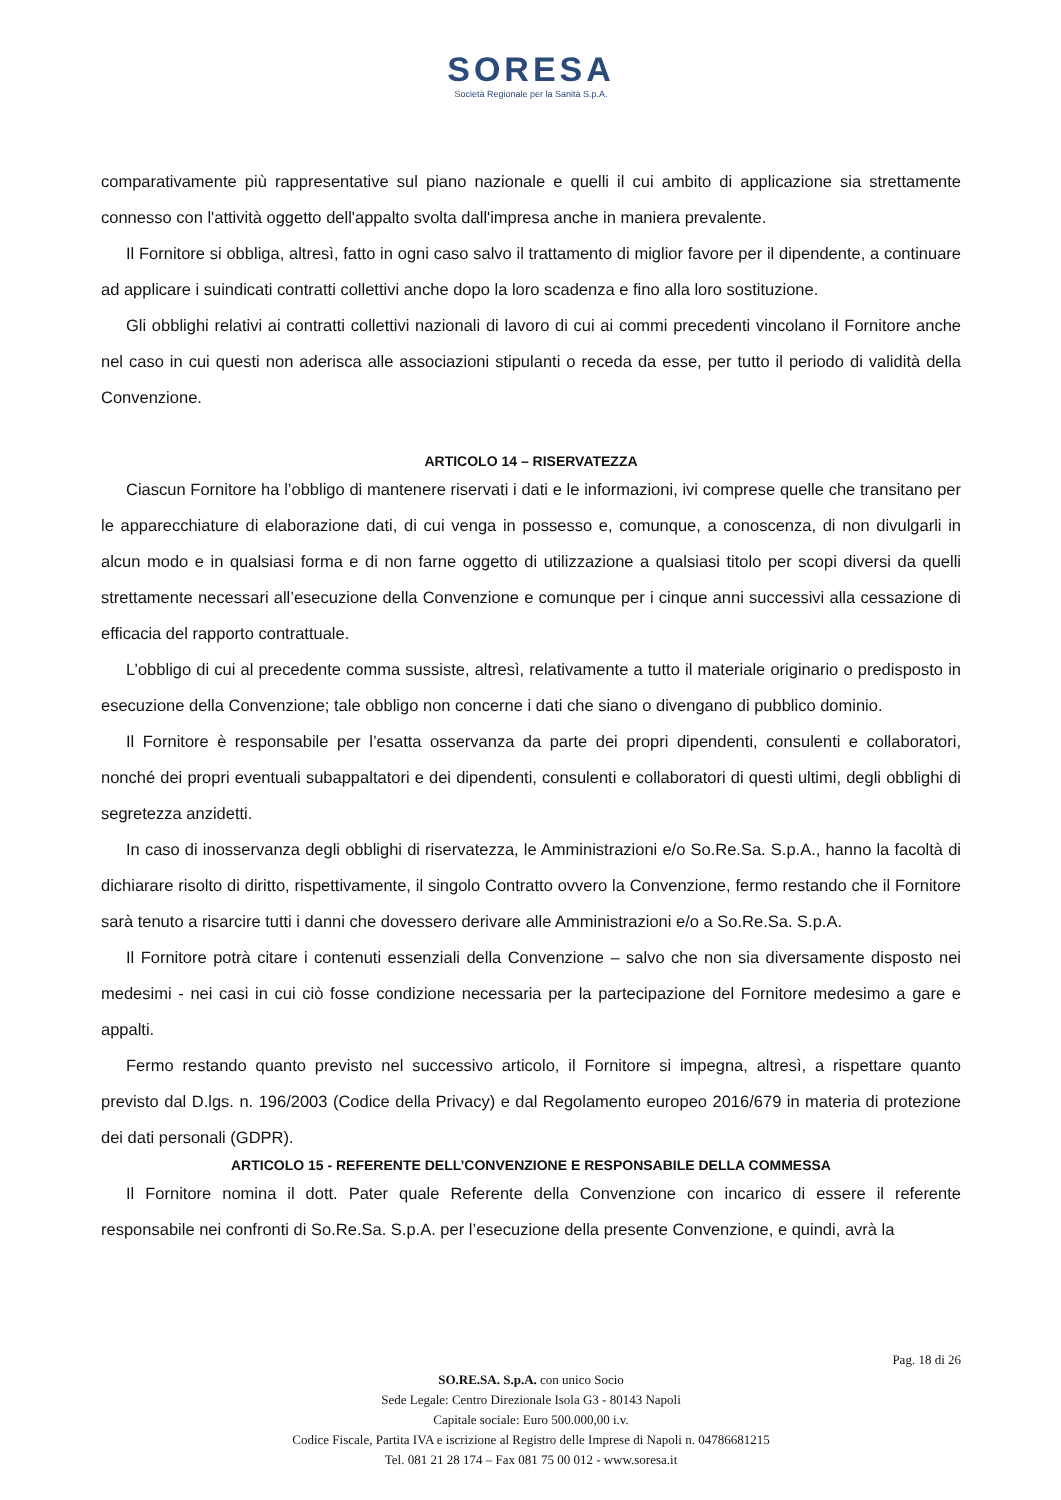SORESA
Società Regionale per la Sanità S.p.A.
comparativamente più rappresentative sul piano nazionale e quelli il cui ambito di applicazione sia strettamente connesso con l'attività oggetto dell'appalto svolta dall'impresa anche in maniera prevalente.
Il Fornitore si obbliga, altresì, fatto in ogni caso salvo il trattamento di miglior favore per il dipendente, a continuare ad applicare i suindicati contratti collettivi anche dopo la loro scadenza e fino alla loro sostituzione.
Gli obblighi relativi ai contratti collettivi nazionali di lavoro di cui ai commi precedenti vincolano il Fornitore anche nel caso in cui questi non aderisca alle associazioni stipulanti o receda da esse, per tutto il periodo di validità della Convenzione.
ARTICOLO 14 – RISERVATEZZA
Ciascun Fornitore ha l’obbligo di mantenere riservati i dati e le informazioni, ivi comprese quelle che transitano per le apparecchiature di elaborazione dati, di cui venga in possesso e, comunque, a conoscenza, di non divulgarli in alcun modo e in qualsiasi forma e di non farne oggetto di utilizzazione a qualsiasi titolo per scopi diversi da quelli strettamente necessari all’esecuzione della Convenzione e comunque per i cinque anni successivi alla cessazione di efficacia del rapporto contrattuale.
L’obbligo di cui al precedente comma sussiste, altresì, relativamente a tutto il materiale originario o predisposto in esecuzione della Convenzione; tale obbligo non concerne i dati che siano o divengano di pubblico dominio.
Il Fornitore è responsabile per l’esatta osservanza da parte dei propri dipendenti, consulenti e collaboratori, nonché dei propri eventuali subappaltatori e dei dipendenti, consulenti e collaboratori di questi ultimi, degli obblighi di segretezza anzidetti.
In caso di inosservanza degli obblighi di riservatezza, le Amministrazioni e/o So.Re.Sa. S.p.A., hanno la facoltà di dichiarare risolto di diritto, rispettivamente, il singolo Contratto ovvero la Convenzione, fermo restando che il Fornitore sarà tenuto a risarcire tutti i danni che dovessero derivare alle Amministrazioni e/o a So.Re.Sa. S.p.A.
Il Fornitore potrà citare i contenuti essenziali della Convenzione – salvo che non sia diversamente disposto nei medesimi - nei casi in cui ciò fosse condizione necessaria per la partecipazione del Fornitore medesimo a gare e appalti.
Fermo restando quanto previsto nel successivo articolo, il Fornitore si impegna, altresì, a rispettare quanto previsto dal D.lgs. n. 196/2003 (Codice della Privacy) e dal Regolamento europeo 2016/679 in materia di protezione dei dati personali (GDPR).
ARTICOLO 15 - REFERENTE DELL’CONVENZIONE E RESPONSABILE DELLA COMMESSA
Il Fornitore nomina il dott. Pater quale Referente della Convenzione con incarico di essere il referente responsabile nei confronti di So.Re.Sa. S.p.A. per l’esecuzione della presente Convenzione, e quindi, avrà la
Pag. 18 di 26
SO.RE.SA. S.p.A. con unico Socio
Sede Legale: Centro Direzionale Isola G3 - 80143 Napoli
Capitale sociale: Euro 500.000,00 i.v.
Codice Fiscale, Partita IVA e iscrizione al Registro delle Imprese di Napoli n. 04786681215
Tel. 081 21 28 174 – Fax 081 75 00 012 - www.soresa.it